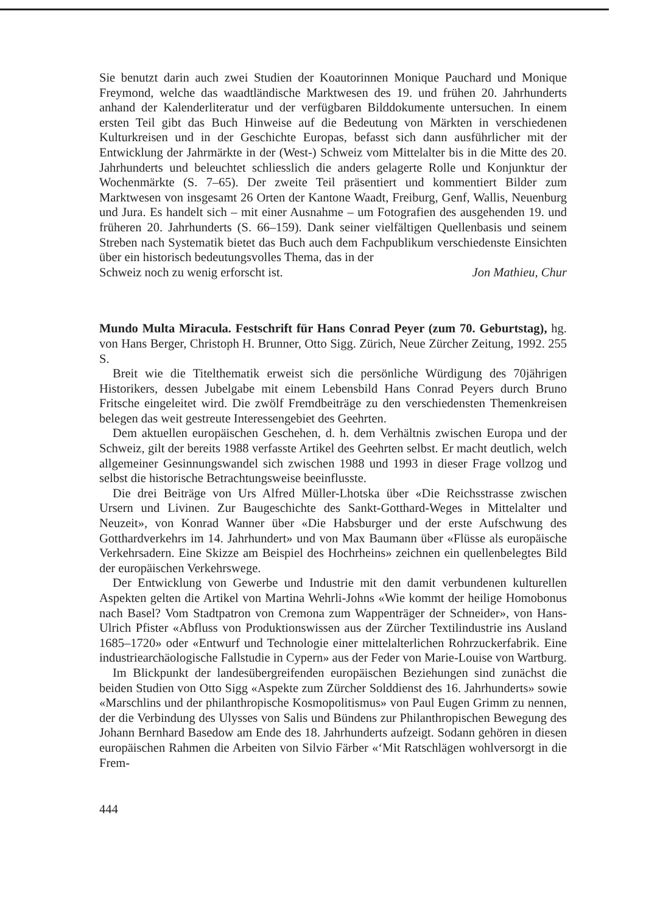Sie benutzt darin auch zwei Studien der Koautorinnen Monique Pauchard und Monique Freymond, welche das waadtländische Marktwesen des 19. und frühen 20. Jahrhunderts anhand der Kalenderliteratur und der verfügbaren Bilddokumente untersuchen. In einem ersten Teil gibt das Buch Hinweise auf die Bedeutung von Märkten in verschiedenen Kulturkreisen und in der Geschichte Europas, befasst sich dann ausführlicher mit der Entwicklung der Jahrmärkte in der (West-) Schweiz vom Mittelalter bis in die Mitte des 20. Jahrhunderts und beleuchtet schliesslich die anders gelagerte Rolle und Konjunktur der Wochenmärkte (S. 7–65). Der zweite Teil präsentiert und kommentiert Bilder zum Marktwesen von insgesamt 26 Orten der Kantone Waadt, Freiburg, Genf, Wallis, Neuenburg und Jura. Es handelt sich – mit einer Ausnahme – um Fotografien des ausgehenden 19. und früheren 20. Jahrhunderts (S. 66–159). Dank seiner vielfältigen Quellenbasis und seinem Streben nach Systematik bietet das Buch auch dem Fachpublikum verschiedenste Einsichten über ein historisch bedeutungsvolles Thema, das in der
Schweiz noch zu wenig erforscht ist. Jon Mathieu, Chur
Mundo Multa Miracula. Festschrift für Hans Conrad Peyer (zum 70. Geburtstag), hg. von Hans Berger, Christoph H. Brunner, Otto Sigg. Zürich, Neue Zürcher Zeitung, 1992. 255 S.
Breit wie die Titelthematik erweist sich die persönliche Würdigung des 70jährigen Historikers, dessen Jubelgabe mit einem Lebensbild Hans Conrad Peyers durch Bruno Fritsche eingeleitet wird. Die zwölf Fremdbeiträge zu den verschiedensten Themenkreisen belegen das weit gestreute Interessengebiet des Geehrten.
Dem aktuellen europäischen Geschehen, d. h. dem Verhältnis zwischen Europa und der Schweiz, gilt der bereits 1988 verfasste Artikel des Geehrten selbst. Er macht deutlich, welch allgemeiner Gesinnungswandel sich zwischen 1988 und 1993 in dieser Frage vollzog und selbst die historische Betrachtungsweise beeinflusste.
Die drei Beiträge von Urs Alfred Müller-Lhotska über «Die Reichsstrasse zwischen Ursern und Livinen. Zur Baugeschichte des Sankt-Gotthard-Weges in Mittelalter und Neuzeit», von Konrad Wanner über «Die Habsburger und der erste Aufschwung des Gotthardverkehrs im 14. Jahrhundert» und von Max Baumann über «Flüsse als europäische Verkehrsadern. Eine Skizze am Beispiel des Hochrheins» zeichnen ein quellenbelegtes Bild der europäischen Verkehrswege.
Der Entwicklung von Gewerbe und Industrie mit den damit verbundenen kulturellen Aspekten gelten die Artikel von Martina Wehrli-Johns «Wie kommt der heilige Homobonus nach Basel? Vom Stadtpatron von Cremona zum Wappenträger der Schneider», von Hans-Ulrich Pfister «Abfluss von Produktionswissen aus der Zürcher Textilindustrie ins Ausland 1685–1720» oder «Entwurf und Technologie einer mittelalterlichen Rohrzuckerfabrik. Eine industriearchäologische Fallstudie in Cypern» aus der Feder von Marie-Louise von Wartburg.
Im Blickpunkt der landesübergreifenden europäischen Beziehungen sind zunächst die beiden Studien von Otto Sigg «Aspekte zum Zürcher Solddienst des 16. Jahrhunderts» sowie «Marschlins und der philanthropische Kosmopolitismus» von Paul Eugen Grimm zu nennen, der die Verbindung des Ulysses von Salis und Bündens zur Philanthropischen Bewegung des Johann Bernhard Basedow am Ende des 18. Jahrhunderts aufzeigt. Sodann gehören in diesen europäischen Rahmen die Arbeiten von Silvio Färber «‘Mit Ratschlägen wohlversorgt in die Frem-
444